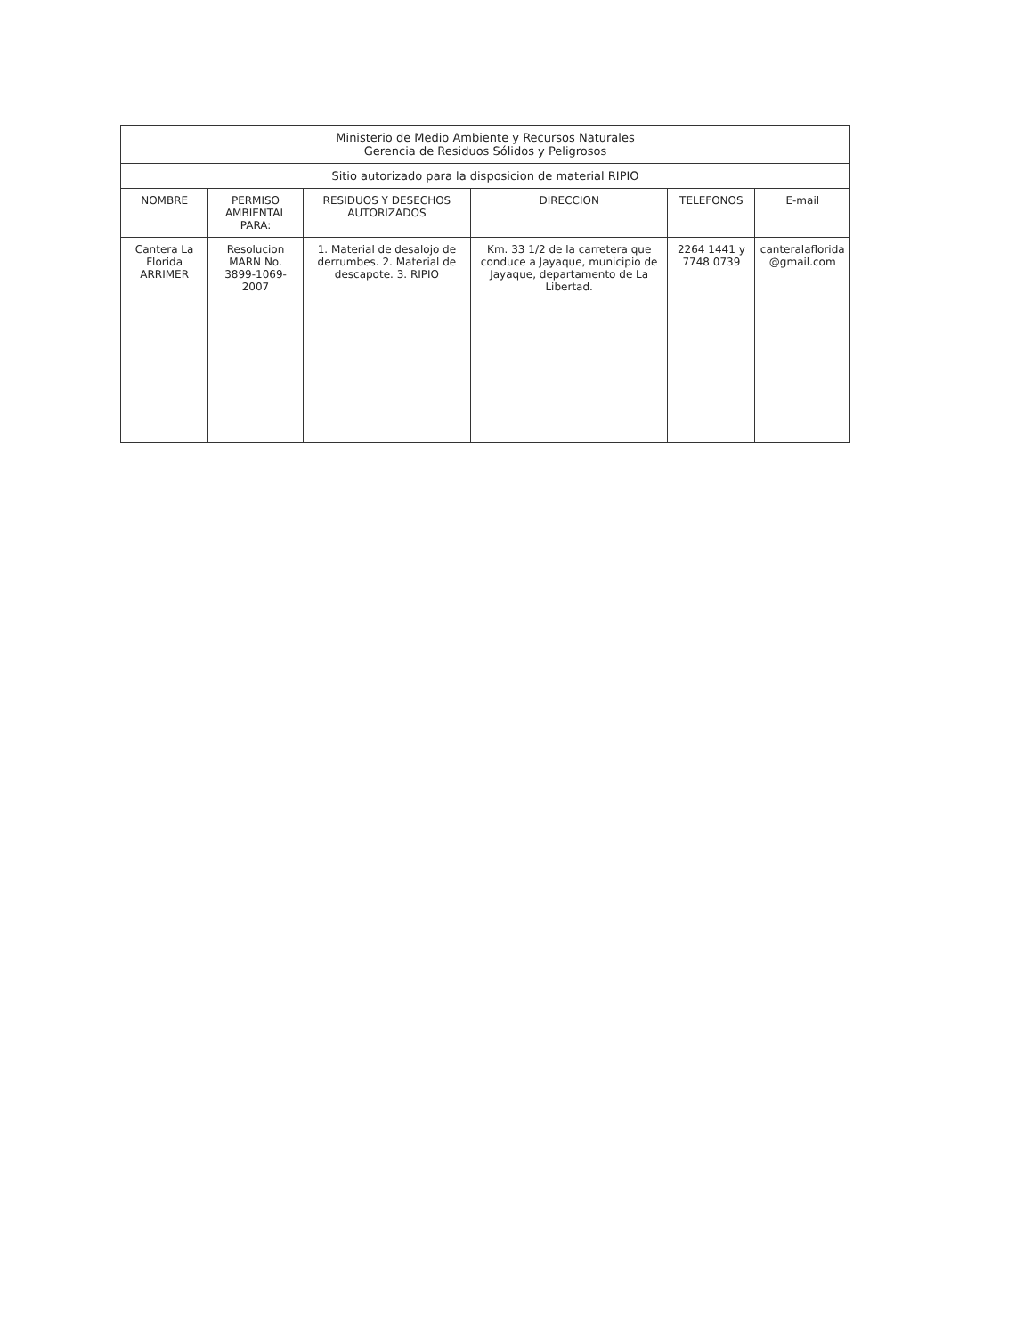| Ministerio de Medio Ambiente y Recursos Naturales Gerencia de Residuos Sólidos y Peligrosos | | | | | |
| --- | --- | --- | --- | --- | --- |
| Sitio autorizado para la disposicion de material RIPIO | | | | | |
| NOMBRE | PERMISO AMBIENTAL PARA: | RESIDUOS Y DESECHOS AUTORIZADOS | DIRECCION | TELEFONOS | E-mail |
| Cantera La Florida ARRIMER | Resolucion MARN No. 3899-1069-2007 | 1. Material de desalojo de derrumbes. 2. Material de descapote. 3. RIPIO | Km. 33 1/2 de la carretera que conduce a Jayaque, municipio de Jayaque, departamento de La Libertad. | 2264 1441 y 7748 0739 | canteralaflorida @gmail.com |